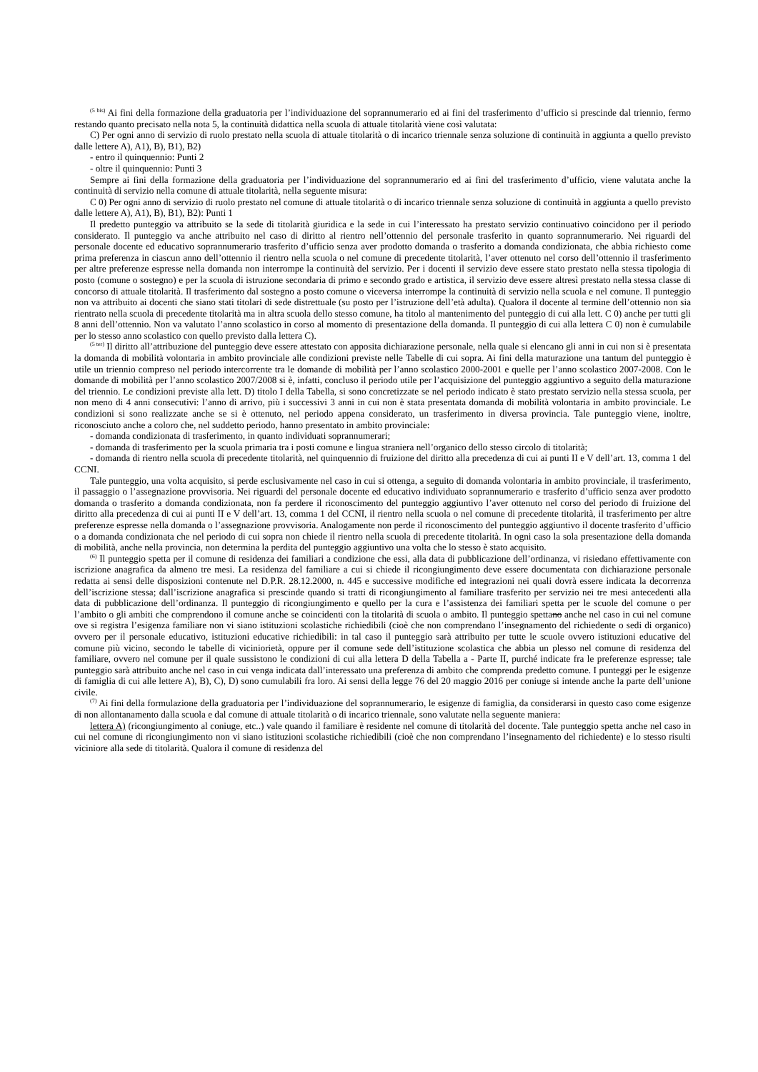<sup>(5 bis)</sup> Ai fini della formazione della graduatoria per l’individuazione del soprannumerario ed ai fini del trasferimento d’ufficio si prescinde dal triennio, fermo restando quanto precisato nella nota 5, la continuità didattica nella scuola di attuale titolarità viene così valutata:
C) Per ogni anno di servizio di ruolo prestato nella scuola di attuale titolarità o di incarico triennale senza soluzione di continuità in aggiunta a quello previsto dalle lettere A), A1), B), B1), B2)
- entro il quinquennio: Punti 2
- oltre il quinquennio: Punti 3
Sempre ai fini della formazione della graduatoria per l’individuazione del soprannumerario ed ai fini del trasferimento d’ufficio, viene valutata anche la continuità di servizio nella comune di attuale titolarità, nella seguente misura:
C 0) Per ogni anno di servizio di ruolo prestato nel comune di attuale titolarità o di incarico triennale senza soluzione di continuità in aggiunta a quello previsto dalle lettere A), A1), B), B1), B2): Punti 1
Il predetto punteggio va attribuito se la sede di titolarità giuridica e la sede in cui l’interessato ha prestato servizio continuativo coincidono per il periodo considerato. Il punteggio va anche attribuito nel caso di diritto al rientro nell’ottennio del personale trasferito in quanto soprannumerario. Nei riguardi del personale docente ed educativo soprannumerario trasferito d’ufficio senza aver prodotto domanda o trasferito a domanda condizionata, che abbia richiesto come prima preferenza in ciascun anno dell’ottennio il rientro nella scuola o nel comune di precedente titolarità, l’aver ottenuto nel corso dell’ottennio il trasferimento per altre preferenze espresse nella domanda non interrompe la continuità del servizio. Per i docenti il servizio deve essere stato prestato nella stessa tipologia di posto (comune o sostegno) e per la scuola di istruzione secondaria di primo e secondo grado e artistica, il servizio deve essere altresì prestato nella stessa classe di concorso di attuale titolarità. Il trasferimento dal sostegno a posto comune o viceversa interrompe la continuità di servizio nella scuola e nel comune. Il punteggio non va attribuito ai docenti che siano stati titolari di sede distrettuale (su posto per l’istruzione dell’età adulta). Qualora il docente al termine dell’ottennio non sia rientrato nella scuola di precedente titolarità ma in altra scuola dello stesso comune, ha titolo al mantenimento del punteggio di cui alla lett. C 0) anche per tutti gli 8 anni dell’ottennio. Non va valutato l’anno scolastico in corso al momento di presentazione della domanda. Il punteggio di cui alla lettera C 0) non è cumulabile per lo stesso anno scolastico con quello previsto dalla lettera C).
<sup>(5 ter)</sup> Il diritto all’attribuzione del punteggio deve essere attestato con apposita dichiarazione personale, nella quale si elencano gli anni in cui non si è presentata la domanda di mobilità volontaria in ambito provinciale alle condizioni previste nelle Tabelle di cui sopra. Ai fini della maturazione una tantum del punteggio è utile un triennio compreso nel periodo intercorrente tra le domande di mobilità per l’anno scolastico 2000-2001 e quelle per l’anno scolastico 2007-2008. Con le domande di mobilità per l’anno scolastico 2007/2008 si è, infatti, concluso il periodo utile per l’acquisizione del punteggio aggiuntivo a seguito della maturazione del triennio. Le condizioni previste alla lett. D) titolo I della Tabella, si sono concretizzate se nel periodo indicato è stato prestato servizio nella stessa scuola, per non meno di 4 anni consecutivi: l’anno di arrivo, più i successivi 3 anni in cui non è stata presentata domanda di mobilità volontaria in ambito provinciale. Le condizioni si sono realizzate anche se si è ottenuto, nel periodo appena considerato, un trasferimento in diversa provincia. Tale punteggio viene, inoltre, riconosciuto anche a coloro che, nel suddetto periodo, hanno presentato in ambito provinciale:
- domanda condizionata di trasferimento, in quanto individuati soprannumerari;
- domanda di trasferimento per la scuola primaria tra i posti comune e lingua straniera nell’organico dello stesso circolo di titolarità;
- domanda di rientro nella scuola di precedente titolarità, nel quinquennio di fruizione del diritto alla precedenza di cui ai punti II e V dell’art. 13, comma 1 del CCNI.
Tale punteggio, una volta acquisito, si perde esclusivamente nel caso in cui si ottenga, a seguito di domanda volontaria in ambito provinciale, il trasferimento, il passaggio o l’assegnazione provvisoria. Nei riguardi del personale docente ed educativo individuato soprannumerario e trasferito d’ufficio senza aver prodotto domanda o trasferito a domanda condizionata, non fa perdere il riconoscimento del punteggio aggiuntivo l’aver ottenuto nel corso del periodo di fruizione del diritto alla precedenza di cui ai punti II e V dell’art. 13, comma 1 del CCNI, il rientro nella scuola o nel comune di precedente titolarità, il trasferimento per altre preferenze espresse nella domanda o l’assegnazione provvisoria. Analogamente non perde il riconoscimento del punteggio aggiuntivo il docente trasferito d’ufficio o a domanda condizionata che nel periodo di cui sopra non chiede il rientro nella scuola di precedente titolarità. In ogni caso la sola presentazione della domanda di mobilità, anche nella provincia, non determina la perdita del punteggio aggiuntivo una volta che lo stesso è stato acquisito.
<sup>(6)</sup> Il punteggio spetta per il comune di residenza dei familiari a condizione che essi, alla data di pubblicazione dell’ordinanza, vi risiedano effettivamente con iscrizione anagrafica da almeno tre mesi. La residenza del familiare a cui si chiede il ricongiungimento deve essere documentata con dichiarazione personale redatta ai sensi delle disposizioni contenute nel D.P.R. 28.12.2000, n. 445 e successive modifiche ed integrazioni nei quali dovrà essere indicata la decorrenza dell’iscrizione stessa; dall’iscrizione anagrafica si prescinde quando si tratti di ricongiungimento al familiare trasferito per servizio nei tre mesi antecedenti alla data di pubblicazione dell’ordinanza. Il punteggio di ricongiungimento e quello per la cura e l’assistenza dei familiari spetta per le scuole del comune o per l’ambito o gli ambiti che comprendono il comune anche se coincidenti con la titolarità di scuola o ambito. Il punteggio spettano anche nel caso in cui nel comune ove si registra l’esigenza familiare non vi siano istituzioni scolastiche richiedibili (cioè che non comprendano l’insegnamento del richiedente o sedi di organico) ovvero per il personale educativo, istituzioni educative richiedibili: in tal caso il punteggio sarà attribuito per tutte le scuole ovvero istituzioni educative del comune più vicino, secondo le tabelle di viciniorietà, oppure per il comune sede dell’istituzione scolastica che abbia un plesso nel comune di residenza del familiare, ovvero nel comune per il quale sussistono le condizioni di cui alla lettera D della Tabella a - Parte II, purché indicate fra le preferenze espresse; tale punteggio sarà attribuito anche nel caso in cui venga indicata dall’interessato una preferenza di ambito che comprenda predetto comune. I punteggi per le esigenze di famiglia di cui alle lettere A), B), C), D) sono cumulabili fra loro. Ai sensi della legge 76 del 20 maggio 2016 per coniuge si intende anche la parte dell’unione civile.
<sup>(7)</sup> Ai fini della formulazione della graduatoria per l’individuazione del soprannumerario, le esigenze di famiglia, da considerarsi in questo caso come esigenze di non allontanamento dalla scuola e dal comune di attuale titolarità o di incarico triennale, sono valutate nella seguente maniera:
lettera A) (ricongiungimento al coniuge, etc..) vale quando il familiare è residente nel comune di titolarità del docente. Tale punteggio spetta anche nel caso in cui nel comune di ricongiungimento non vi siano istituzioni scolastiche richiedibili (cioè che non comprendano l’insegnamento del richiedente) e lo stesso risulti viciniore alla sede di titolarità. Qualora il comune di residenza del